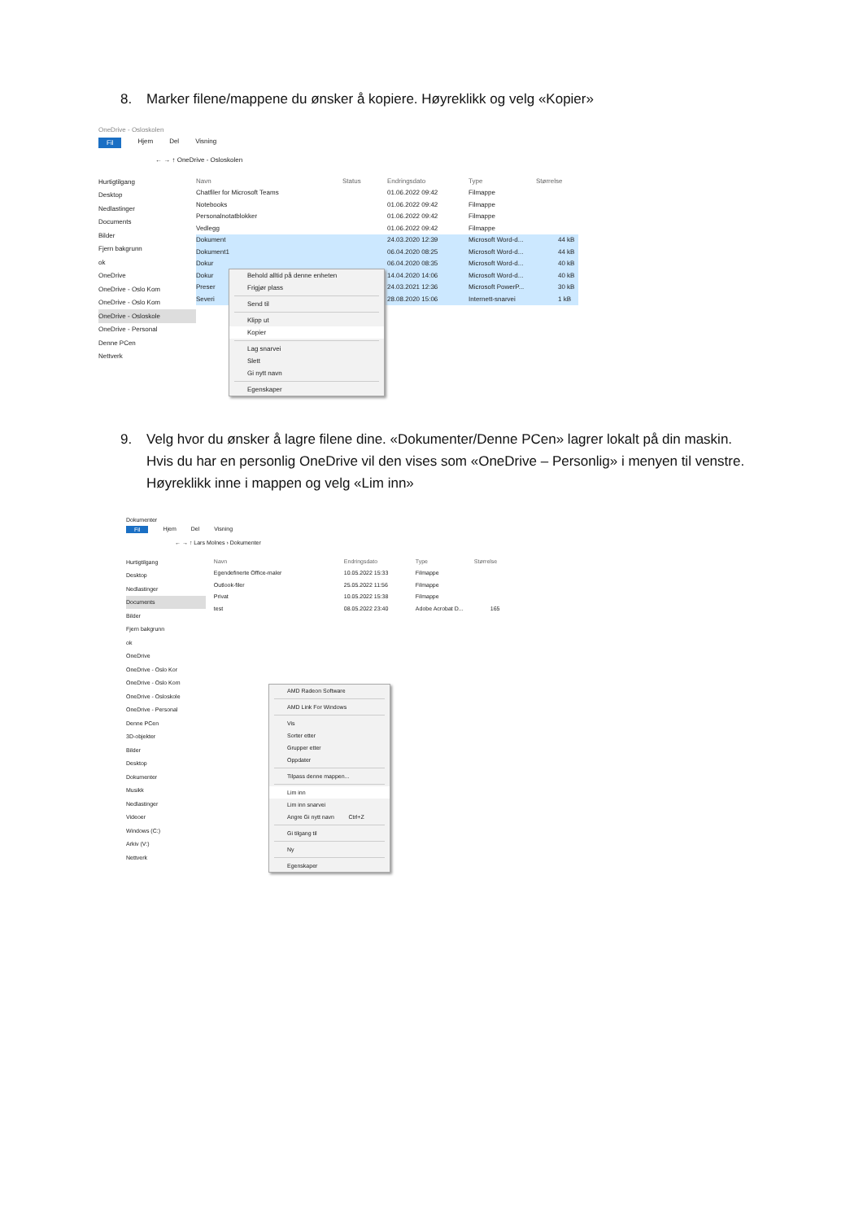8. Marker filene/mappene du ønsker å kopiere. Høyreklikk og velg «Kopier»
OneDrive - Osloskolen
Fil Hjem Del Visning
← → ↑ OneDrive - Osloskolen
Hurtigtilgang
Desktop
Nedlastinger
Documents
Bilder
Fjern bakgrunn
ok
OneDrive
OneDrive - Oslo Kom
OneDrive - Oslo Kom
OneDrive - Osloskole
OneDrive - Personal
Denne PCen
Nettverk
Navn Status Endringsdato Type Størrelse
Chatfiler for Microsoft Teams 01.06.2022 09:42 Filmappe
Notebooks 01.06.2022 09:42 Filmappe
Personalnotatblokker 01.06.2022 09:42 Filmappe
Vedlegg 01.06.2022 09:42 Filmappe
Dokument 24.03.2020 12:39 Microsoft Word-d... 44 kB
Dokument1 06.04.2020 08:25 Microsoft Word-d... 44 kB
Dokur 06.04.2020 08:35 Microsoft Word-d... 40 kB
Dokur 14.04.2020 14:06 Microsoft Word-d... 40 kB
Preser 24.03.2021 12:36 Microsoft PowerP... 30 kB
Severi 28.08.2020 15:06 Internett-snarvei 1 kB
Behold alltid på denne enheten
Frigjør plass
Send til
Klipp ut
Kopier
Lag snarvei
Slett
Gi nytt navn
Egenskaper
9. Velg hvor du ønsker å lagre filene dine. «Dokumenter/Denne PCen» lagrer lokalt på din maskin. Hvis du har en personlig OneDrive vil den vises som «OneDrive – Personlig» i menyen til venstre. Høyreklikk inne i mappen og velg «Lim inn»
Dokumenter
Fil Hjem Del Visning
← → ↑ Lars Molnes › Dokumenter
Hurtigtilgang
Desktop
Nedlastinger
Documents
Bilder
Fjern bakgrunn
ok
OneDrive
OneDrive - Oslo Kor
OneDrive - Oslo Kom
OneDrive - Osloskole
OneDrive - Personal
Denne PCen
3D-objekter
Bilder
Desktop
Dokumenter
Musikk
Nedlastinger
Videoer
Windows (C:)
Arkiv (V:)
Nettverk
Navn Endringsdato Type Størrelse
Egendefinerte Office-maler 10.05.2022 15:33 Filmappe
Outlook-filer 25.05.2022 11:56 Filmappe
Privat 10.05.2022 15:38 Filmappe
test 08.05.2022 23:40 Adobe Acrobat D... 165
AMD Radeon Software
AMD Link For Windows
Vis
Sorter etter
Grupper etter
Oppdater
Tilpass denne mappen...
Lim inn
Lim inn snarvei
Angre Gi nytt navn Ctrl+Z
Gi tilgang til
Ny
Egenskaper